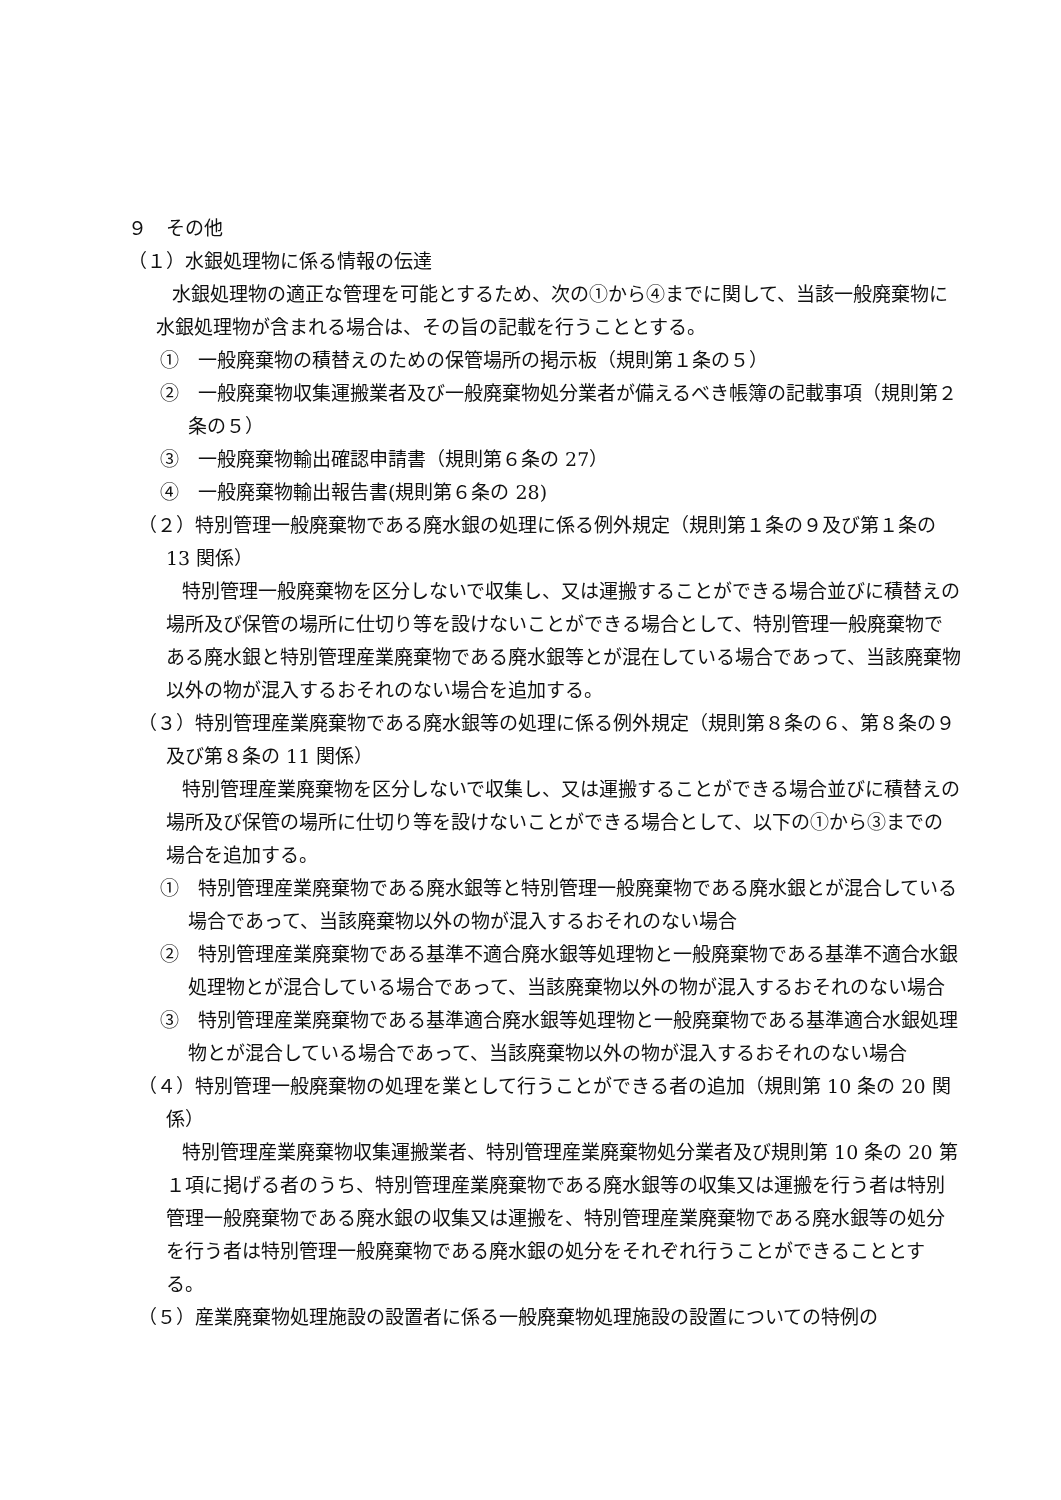９　その他
（１）水銀処理物に係る情報の伝達
水銀処理物の適正な管理を可能とするため、次の①から④までに関して、当該一般廃棄物に水銀処理物が含まれる場合は、その旨の記載を行うこととする。
①　一般廃棄物の積替えのための保管場所の掲示板（規則第１条の５）
②　一般廃棄物収集運搬業者及び一般廃棄物処分業者が備えるべき帳簿の記載事項（規則第２条の５）
③　一般廃棄物輸出確認申請書（規則第６条の 27）
④　一般廃棄物輸出報告書(規則第６条の 28)
（２）特別管理一般廃棄物である廃水銀の処理に係る例外規定（規則第１条の９及び第１条の 13 関係）
特別管理一般廃棄物を区分しないで収集し、又は運搬することができる場合並びに積替えの場所及び保管の場所に仕切り等を設けないことができる場合として、特別管理一般廃棄物である廃水銀と特別管理産業廃棄物である廃水銀等とが混在している場合であって、当該廃棄物以外の物が混入するおそれのない場合を追加する。
（３）特別管理産業廃棄物である廃水銀等の処理に係る例外規定（規則第８条の６、第８条の９及び第８条の 11 関係）
特別管理産業廃棄物を区分しないで収集し、又は運搬することができる場合並びに積替えの場所及び保管の場所に仕切り等を設けないことができる場合として、以下の①から③までの場合を追加する。
①　特別管理産業廃棄物である廃水銀等と特別管理一般廃棄物である廃水銀とが混合している場合であって、当該廃棄物以外の物が混入するおそれのない場合
②　特別管理産業廃棄物である基準不適合廃水銀等処理物と一般廃棄物である基準不適合水銀処理物とが混合している場合であって、当該廃棄物以外の物が混入するおそれのない場合
③　特別管理産業廃棄物である基準適合廃水銀等処理物と一般廃棄物である基準適合水銀処理物とが混合している場合であって、当該廃棄物以外の物が混入するおそれのない場合
（４）特別管理一般廃棄物の処理を業として行うことができる者の追加（規則第 10 条の 20 関係）
特別管理産業廃棄物収集運搬業者、特別管理産業廃棄物処分業者及び規則第 10 条の 20 第１項に掲げる者のうち、特別管理産業廃棄物である廃水銀等の収集又は運搬を行う者は特別管理一般廃棄物である廃水銀の収集又は運搬を、特別管理産業廃棄物である廃水銀等の処分を行う者は特別管理一般廃棄物である廃水銀の処分をそれぞれ行うことができることとする。
（５）産業廃棄物処理施設の設置者に係る一般廃棄物処理施設の設置についての特例の